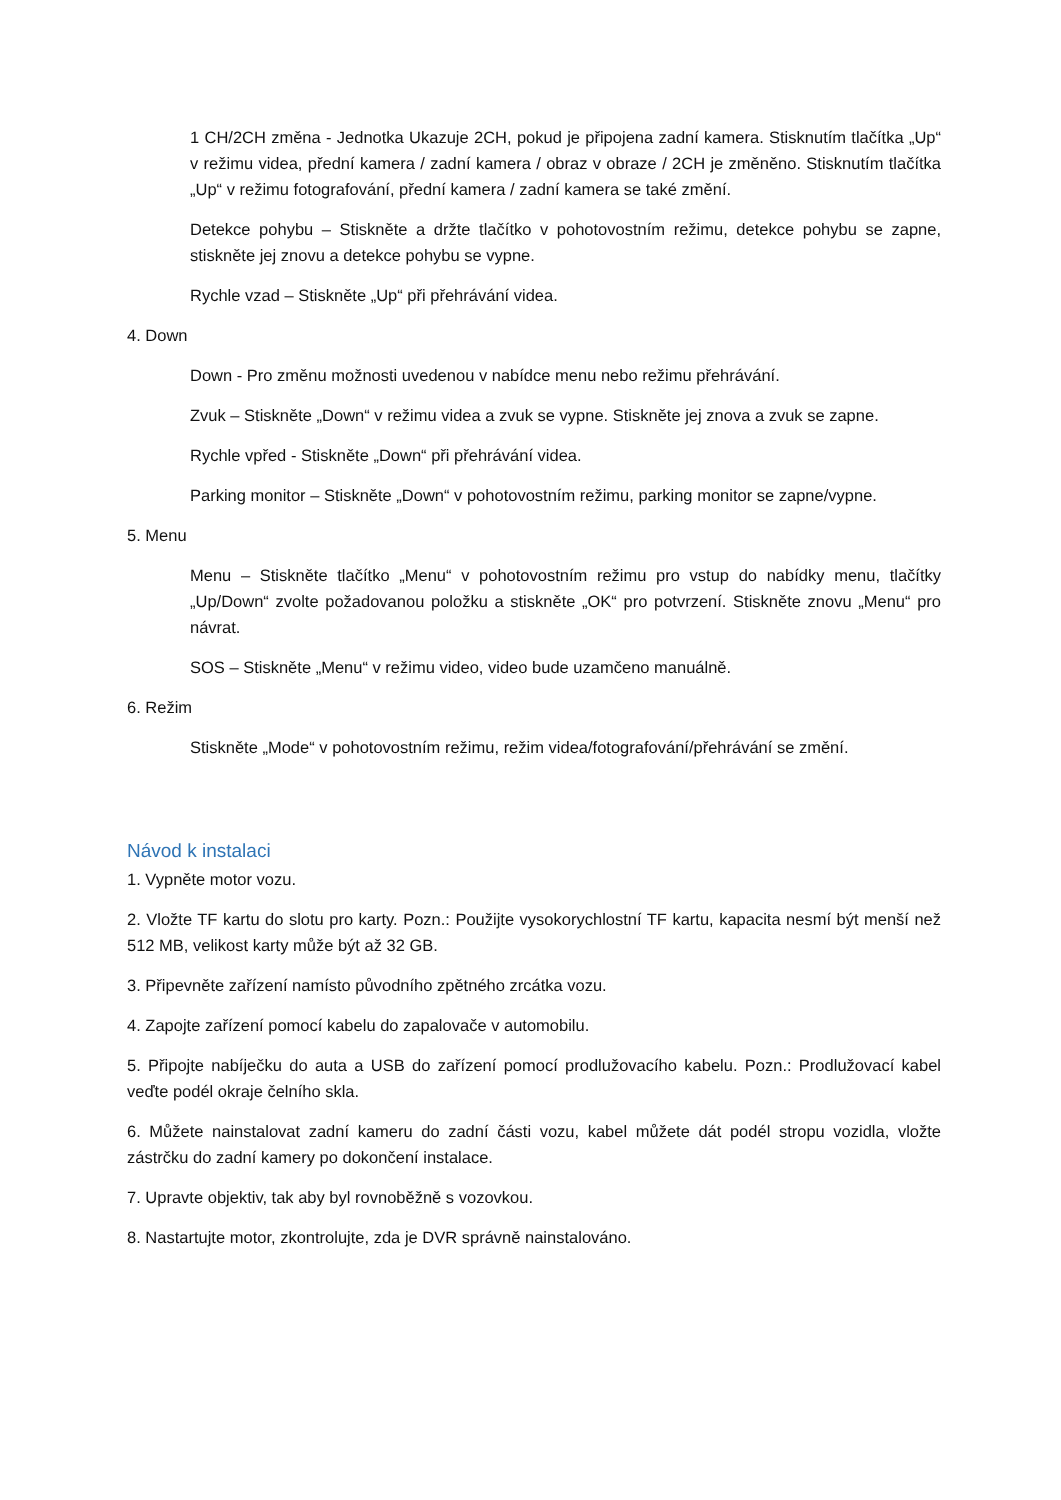1 CH/2CH změna - Jednotka Ukazuje 2CH, pokud je připojena zadní kamera. Stisknutím tlačítka „Up“ v režimu videa, přední kamera / zadní kamera / obraz v obraze / 2CH je změněno. Stisknutím tlačítka „Up“ v režimu fotografování, přední kamera / zadní kamera se také změní.
Detekce pohybu – Stiskněte a držte tlačítko v pohotovostním režimu, detekce pohybu se zapne, stiskněte jej znovu a detekce pohybu se vypne.
Rychle vzad – Stiskněte „Up“ při přehrávání videa.
4. Down
Down - Pro změnu možnosti uvedenou v nabídce menu nebo režimu přehrávání.
Zvuk – Stiskněte „Down“ v režimu videa a zvuk se vypne. Stiskněte jej znova a zvuk se zapne.
Rychle vpřed - Stiskněte „Down“ při přehrávání videa.
Parking monitor – Stiskněte „Down“ v pohotovostním režimu, parking monitor se zapne/vypne.
5. Menu
Menu – Stiskněte tlačítko „Menu“ v pohotovostním režimu pro vstup do nabídky menu, tlačítky „Up/Down“ zvolte požadovanou položku a stiskněte „OK“ pro potvrzení. Stiskněte znovu „Menu“ pro návrat.
SOS – Stiskněte „Menu“ v režimu video, video bude uzamčeno manuálně.
6. Režim
Stiskněte „Mode“ v pohotovostním režimu, režim videa/fotografování/přehrávání se změní.
Návod k instalaci
1. Vypněte motor vozu.
2. Vložte TF kartu do slotu pro karty. Pozn.: Použijte vysokorychlostní TF kartu, kapacita nesmí být menší než 512 MB, velikost karty může být až 32 GB.
3. Připevněte zařízení namísto původního zpětného zrcátka vozu.
4. Zapojte zařízení pomocí kabelu do zapalovače v automobilu.
5. Připojte nabíječku do auta a USB do zařízení pomocí prodlužovacího kabelu. Pozn.: Prodlužovací kabel veďte podél okraje čelního skla.
6. Můžete nainstalovat zadní kameru do zadní části vozu, kabel můžete dát podél stropu vozidla, vložte zástrčku do zadní kamery po dokončení instalace.
7. Upravte objektiv, tak aby byl rovnoběžně s vozovkou.
8. Nastartujte motor, zkontrolujte, zda je DVR správně nainstalováno.